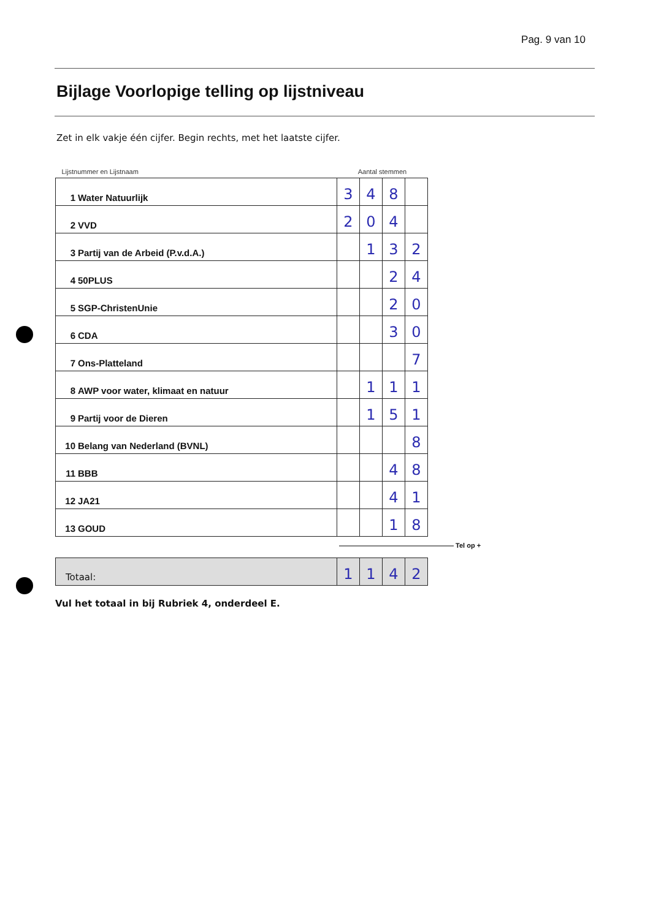Pag. 9 van 10
Bijlage Voorlopige telling op lijstniveau
Zet in elk vakje één cijfer. Begin rechts, met het laatste cijfer.
| Lijstnummer en Lijstnaam | Aantal stemmen | | | |
| 1 Water Natuurlijk | 3 | 4 | 8 | |
| 2 VVD | 2 | 0 | 4 | |
| 3 Partij van de Arbeid (P.v.d.A.) | | 1 | 3 | 2 |
| 4 50PLUS | | | 2 | 4 |
| 5 SGP-ChristenUnie | | | 2 | 0 |
| 6 CDA | | | 3 | 0 |
| 7 Ons-Platteland | | | | 7 |
| 8 AWP voor water, klimaat en natuur | | 1 | 1 | 1 |
| 9 Partij voor de Dieren | | 1 | 5 | 1 |
| 10 Belang van Nederland (BVNL) | | | | 8 |
| 11 BBB | | | 4 | 8 |
| 12 JA21 | | | 4 | 1 |
| 13 GOUD | | | 1 | 8 |
————————————————— Tel op +
| Totaal: | 1 | 1 | 4 | 2 |
Vul het totaal in bij Rubriek 4, onderdeel E.